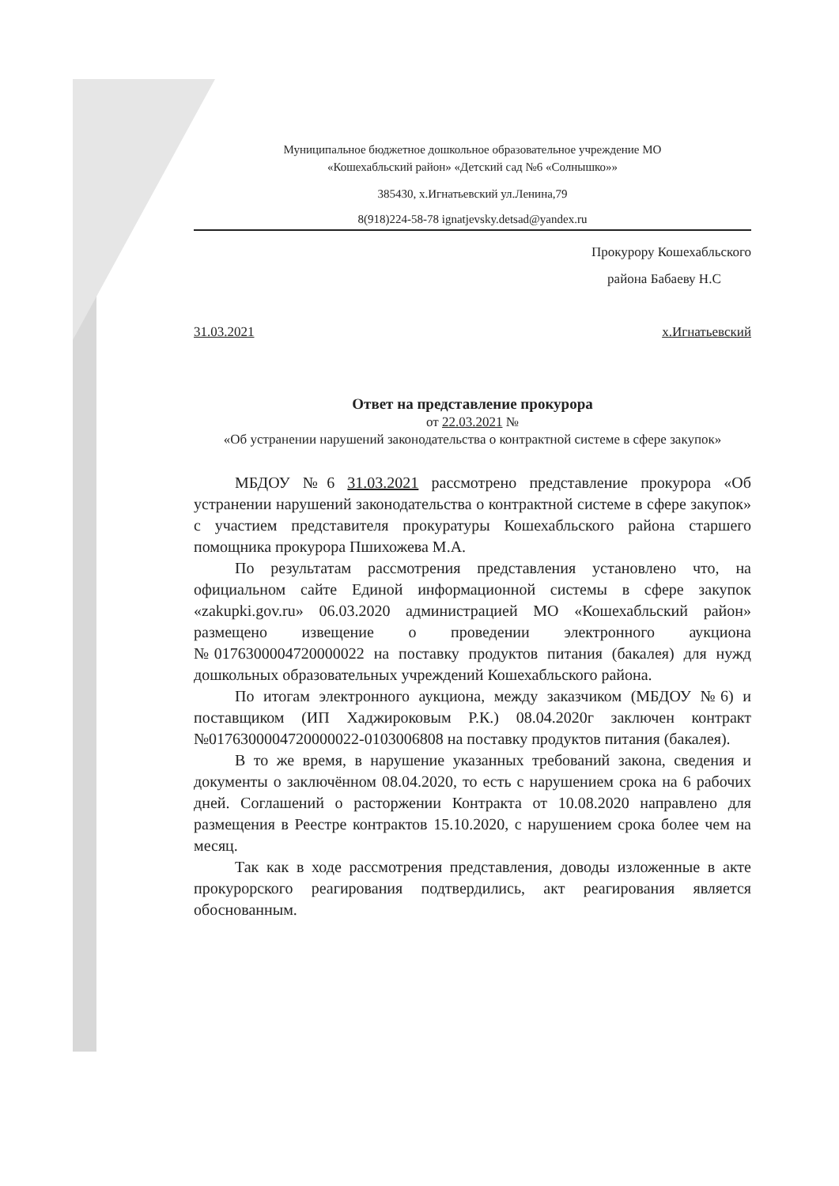Муниципальное бюджетное дошкольное образовательное учреждение МО
«Кошехабльский район» «Детский сад №6 «Солнышко»»
385430, х.Игнатьевский ул.Ленина,79
8(918)224-58-78 ignatjevsky.detsad@yandex.ru
Прокурору Кошехабльского
района Бабаеву Н.С
31.03.2021 х.Игнатьевский
Ответ на представление прокурора
от 22.03.2021 №
«Об устранении нарушений законодательства о контрактной системе в сфере закупок»
МБДОУ №6 31.03.2021 рассмотрено представление прокурора «Об устранении нарушений законодательства о контрактной системе в сфере закупок» с участием представителя прокуратуры Кошехабльского района старшего помощника прокурора Пшихожева М.А.
По результатам рассмотрения представления установлено что, на официальном сайте Единой информационной системы в сфере закупок «zakupki.gov.ru» 06.03.2020 администрацией МО «Кошехабльский район» размещено извещение о проведении электронного аукциона №0176300004720000022 на поставку продуктов питания (бакалея) для нужд дошкольных образовательных учреждений Кошехабльского района.
По итогам электронного аукциона, между заказчиком (МБДОУ №6) и поставщиком (ИП Хаджироковым Р.К.) 08.04.2020г заключен контракт №0176300004720000022-0103006808 на поставку продуктов питания (бакалея).
В то же время, в нарушение указанных требований закона, сведения и документы о заключённом 08.04.2020, то есть с нарушением срока на 6 рабочих дней. Соглашений о расторжении Контракта от 10.08.2020 направлено для размещения в Реестре контрактов 15.10.2020, с нарушением срока более чем на месяц.
Так как в ходе рассмотрения представления, доводы изложенные в акте прокурорского реагирования подтвердились, акт реагирования является обоснованным.